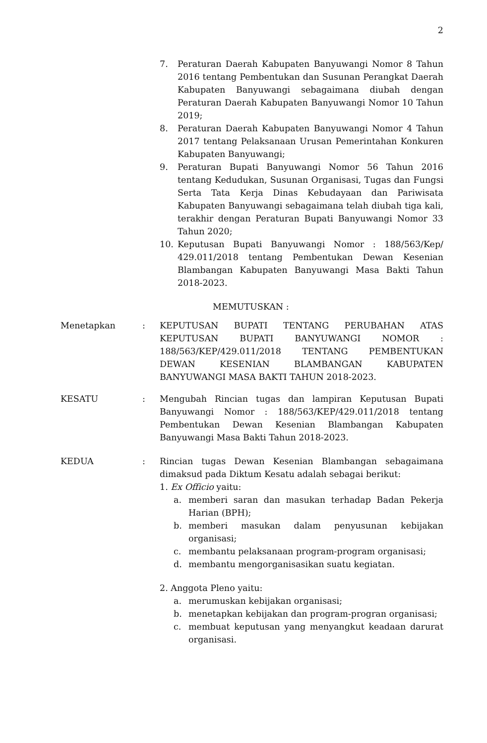2
7. Peraturan Daerah Kabupaten Banyuwangi Nomor 8 Tahun 2016 tentang Pembentukan dan Susunan Perangkat Daerah Kabupaten Banyuwangi sebagaimana diubah dengan Peraturan Daerah Kabupaten Banyuwangi Nomor 10 Tahun 2019;
8. Peraturan Daerah Kabupaten Banyuwangi Nomor 4 Tahun 2017 tentang Pelaksanaan Urusan Pemerintahan Konkuren Kabupaten Banyuwangi;
9. Peraturan Bupati Banyuwangi Nomor 56 Tahun 2016 tentang Kedudukan, Susunan Organisasi, Tugas dan Fungsi Serta Tata Kerja Dinas Kebudayaan dan Pariwisata Kabupaten Banyuwangi sebagaimana telah diubah tiga kali, terakhir dengan Peraturan Bupati Banyuwangi Nomor 33 Tahun 2020;
10. Keputusan Bupati Banyuwangi Nomor : 188/563/Kep/ 429.011/2018 tentang Pembentukan Dewan Kesenian Blambangan Kabupaten Banyuwangi Masa Bakti Tahun 2018-2023.
MEMUTUSKAN :
Menetapkan : KEPUTUSAN BUPATI TENTANG PERUBAHAN ATAS KEPUTUSAN BUPATI BANYUWANGI NOMOR : 188/563/KEP/429.011/2018 TENTANG PEMBENTUKAN DEWAN KESENIAN BLAMBANGAN KABUPATEN BANYUWANGI MASA BAKTI TAHUN 2018-2023.
KESATU : Mengubah Rincian tugas dan lampiran Keputusan Bupati Banyuwangi Nomor : 188/563/KEP/429.011/2018 tentang Pembentukan Dewan Kesenian Blambangan Kabupaten Banyuwangi Masa Bakti Tahun 2018-2023.
KEDUA : Rincian tugas Dewan Kesenian Blambangan sebagaimana dimaksud pada Diktum Kesatu adalah sebagai berikut:
1. Ex Officio yaitu:
a. memberi saran dan masukan terhadap Badan Pekerja Harian (BPH);
b. memberi masukan dalam penyusunan kebijakan organisasi;
c. membantu pelaksanaan program-program organisasi;
d. membantu mengorganisasikan suatu kegiatan.
2. Anggota Pleno yaitu:
a. merumuskan kebijakan organisasi;
b. menetapkan kebijakan dan program-progran organisasi;
c. membuat keputusan yang menyangkut keadaan darurat organisasi.